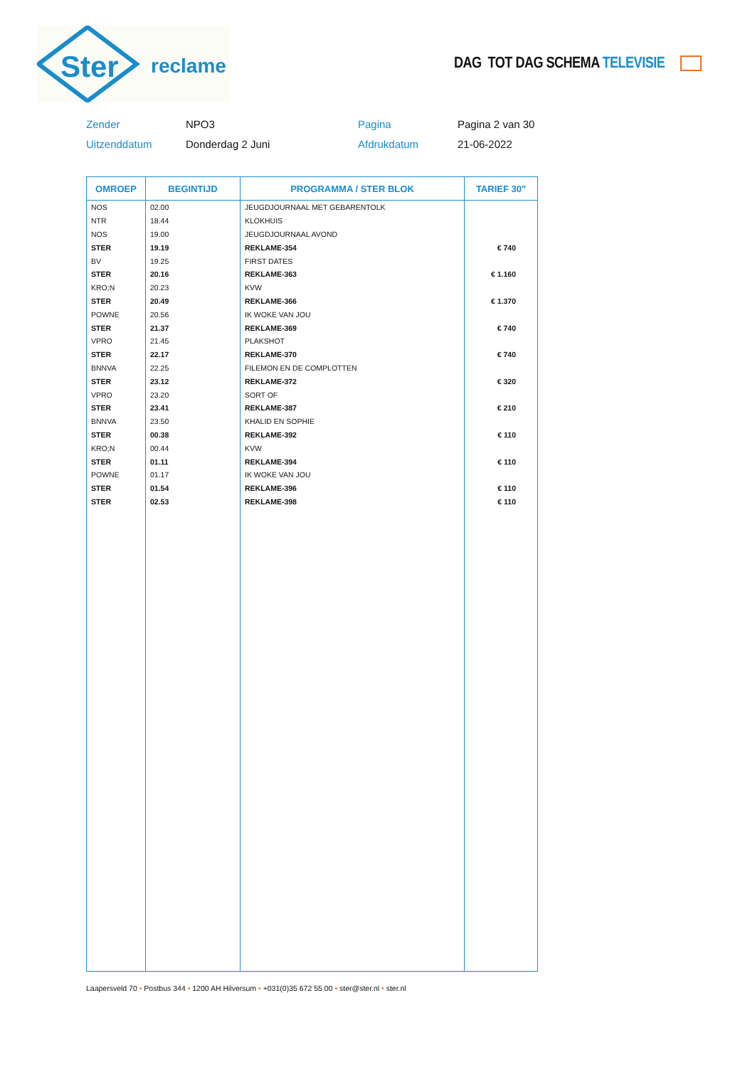Ster
reclame
DAG TOT DAG SCHEMA TELEVISIE
Zender NPO3 Pagina Pagina 2 van 30
Uitzenddatum Donderdag 2 Juni Afdrukdatum 21-06-2022
| OMROEP | BEGINTIJD | PROGRAMMA / STER BLOK | TARIEF 30" |
| --- | --- | --- | --- |
| NOS | 02.00 | JEUGDJOURNAAL MET GEBARENTOLK | |
| NTR | 18.44 | KLOKHUIS | |
| NOS | 19.00 | JEUGDJOURNAAL AVOND | |
| STER | 19.19 | REKLAME-354 | € 740 |
| BV | 19.25 | FIRST DATES | |
| STER | 20.16 | REKLAME-363 | € 1.160 |
| KRO;N | 20.23 | KVW | |
| STER | 20.49 | REKLAME-366 | € 1.370 |
| POWNE | 20.56 | IK WOKE VAN JOU | |
| STER | 21.37 | REKLAME-369 | € 740 |
| VPRO | 21.45 | PLAKSHOT | |
| STER | 22.17 | REKLAME-370 | € 740 |
| BNNVA | 22.25 | FILEMON EN DE COMPLOTTEN | |
| STER | 23.12 | REKLAME-372 | € 320 |
| VPRO | 23.20 | SORT OF | |
| STER | 23.41 | REKLAME-387 | € 210 |
| BNNVA | 23.50 | KHALID EN SOPHIE | |
| STER | 00.38 | REKLAME-392 | € 110 |
| KRO;N | 00.44 | KVW | |
| STER | 01.11 | REKLAME-394 | € 110 |
| POWNE | 01.17 | IK WOKE VAN JOU | |
| STER | 01.54 | REKLAME-396 | € 110 |
| STER | 02.53 | REKLAME-398 | € 110 |
Laapersveld 70 • Postbus 344 • 1200 AH Hilversum • +031(0)35 672 55 00 • ster@ster.nl • ster.nl